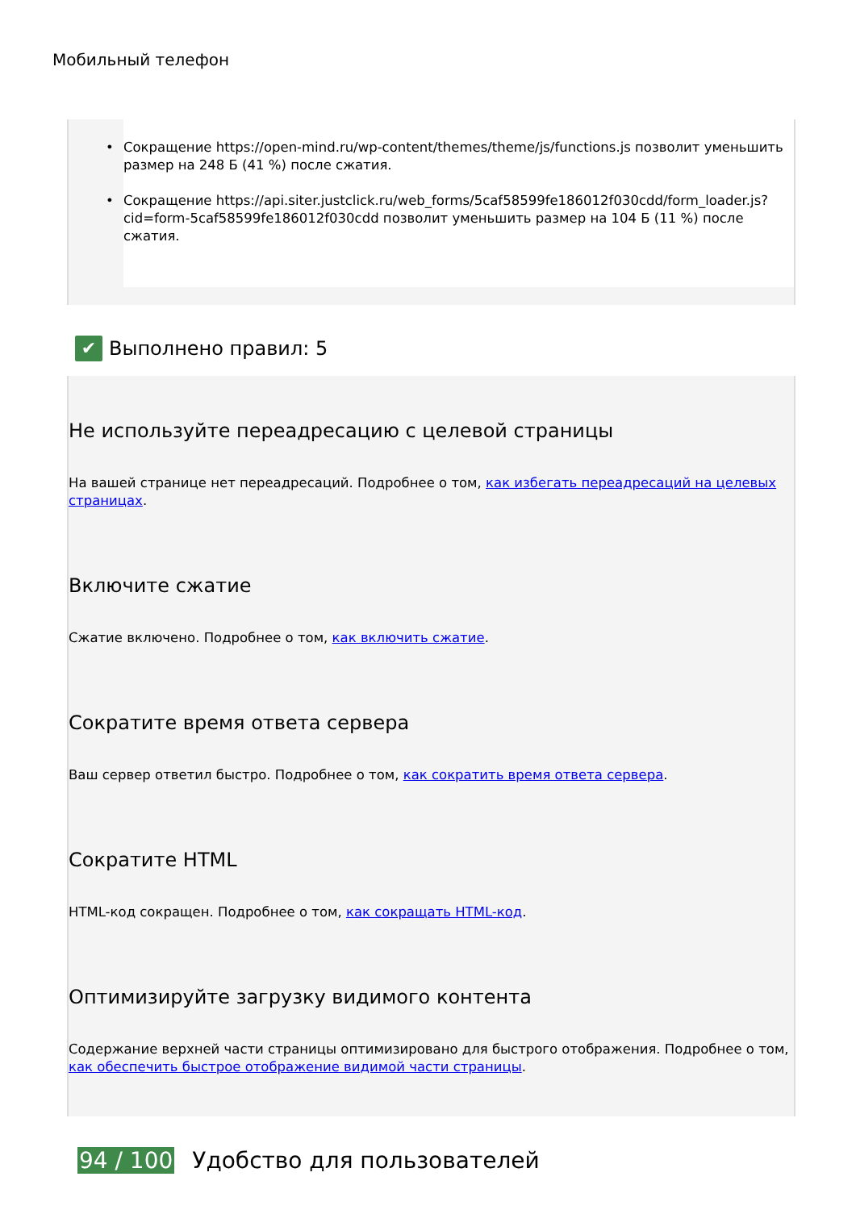Мобильный телефон
• Сокращение https://open-mind.ru/wp-content/themes/theme/js/functions.js позволит уменьшить размер на 248 Б (41 %) после сжатия.
• Сокращение https://api.siter.justclick.ru/web_forms/5caf58599fe186012f030cdd/form_loader.js?cid=form-5caf58599fe186012f030cdd позволит уменьшить размер на 104 Б (11 %) после сжатия.
✔
Выполнено правил: 5
Не используйте переадресацию с целевой страницы
На вашей странице нет переадресаций. Подробнее о том, как избегать переадресаций на целевых страницах.
Включите сжатие
Сжатие включено. Подробнее о том, как включить сжатие.
Сократите время ответа сервера
Ваш сервер ответил быстро. Подробнее о том, как сократить время ответа сервера.
Сократите HTML
HTML-код сокращен. Подробнее о том, как сокращать HTML-код.
Оптимизируйте загрузку видимого контента
Содержание верхней части страницы оптимизировано для быстрого отображения. Подробнее о том, как обеспечить быстрое отображение видимой части страницы.
94 / 100 Удобство для пользователей